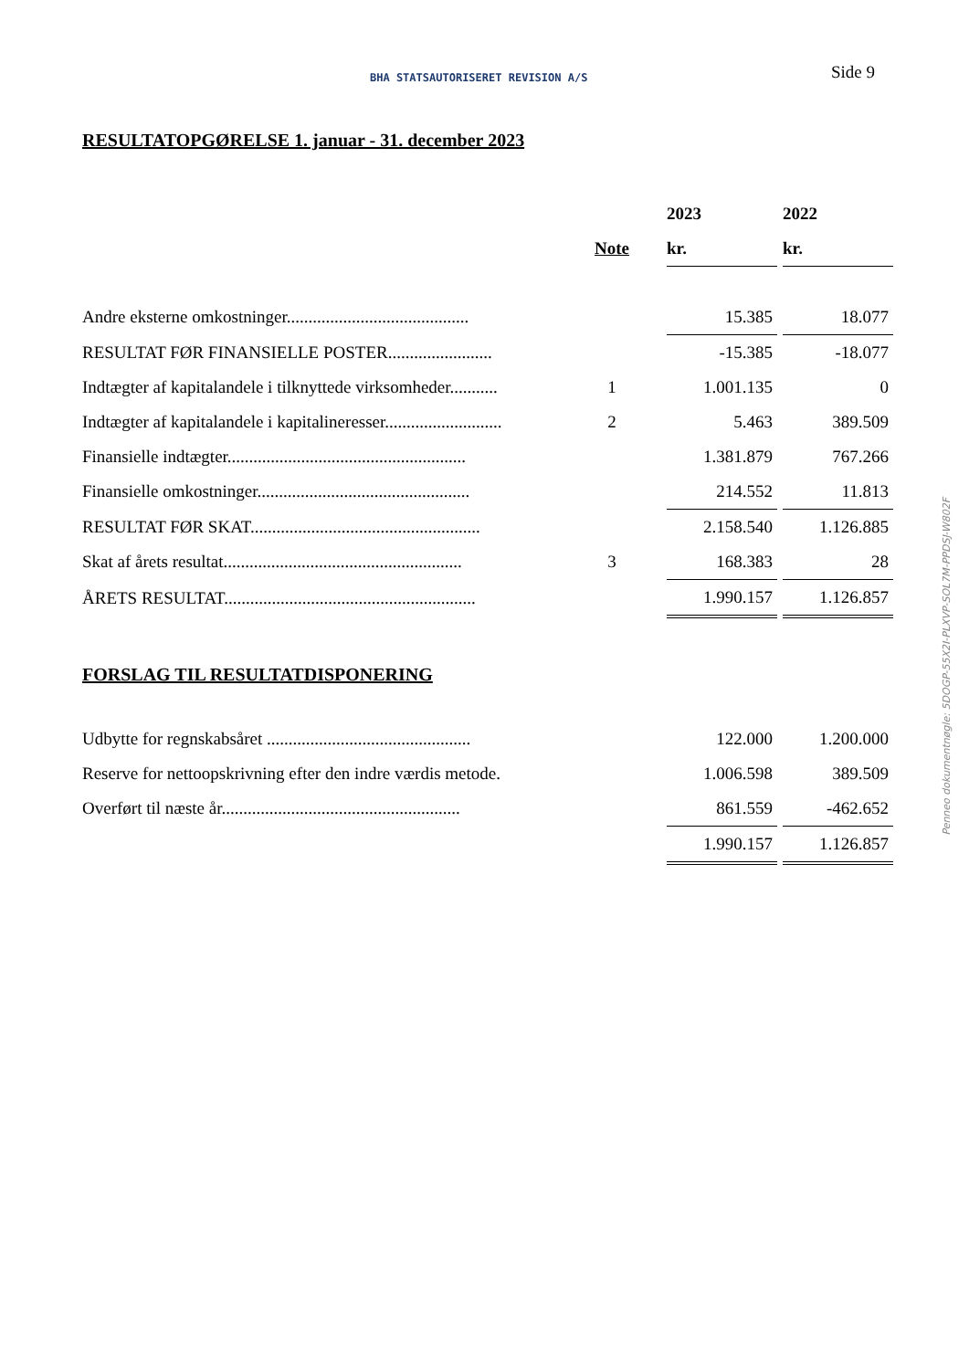BHA STATSAUTORISERET REVISION A/S Side 9
RESULTATOPGØRELSE 1. januar - 31. december 2023
| | | 2023 | | 2022 |
| --- | --- | --- | --- | --- |
| | Note | kr. | | kr. |
| Andre eksterne omkostninger.......................................... | | 15.385 | | 18.077 |
| RESULTAT FØR FINANSIELLE POSTER........................ | | -15.385 | | -18.077 |
| Indtægter af kapitalandele i tilknyttede virksomheder........... | 1 | 1.001.135 | | 0 |
| Indtægter af kapitalandele i kapitalineresser........................... | 2 | 5.463 | | 389.509 |
| Finansielle indtægter....................................................... | | 1.381.879 | | 767.266 |
| Finansielle omkostninger................................................. | | 214.552 | | 11.813 |
| RESULTAT FØR SKAT..................................................... | | 2.158.540 | | 1.126.885 |
| Skat af årets resultat....................................................... | 3 | 168.383 | | 28 |
| ÅRETS RESULTAT.......................................................... | | 1.990.157 | | 1.126.857 |
FORSLAG TIL RESULTATDISPONERING
| Udbytte for regnskabsåret ............................................... | | 122.000 | | 1.200.000 |
| Reserve for nettoopskrivning efter den indre værdis metode. | | 1.006.598 | | 389.509 |
| Overført til næste år....................................................... | | 861.559 | | -462.652 |
| | | 1.990.157 | | 1.126.857 |
Penneo dokumentnøgle: 5DOGP-55X2I-PLXVP-SOL7M-PPDSJ-W802F